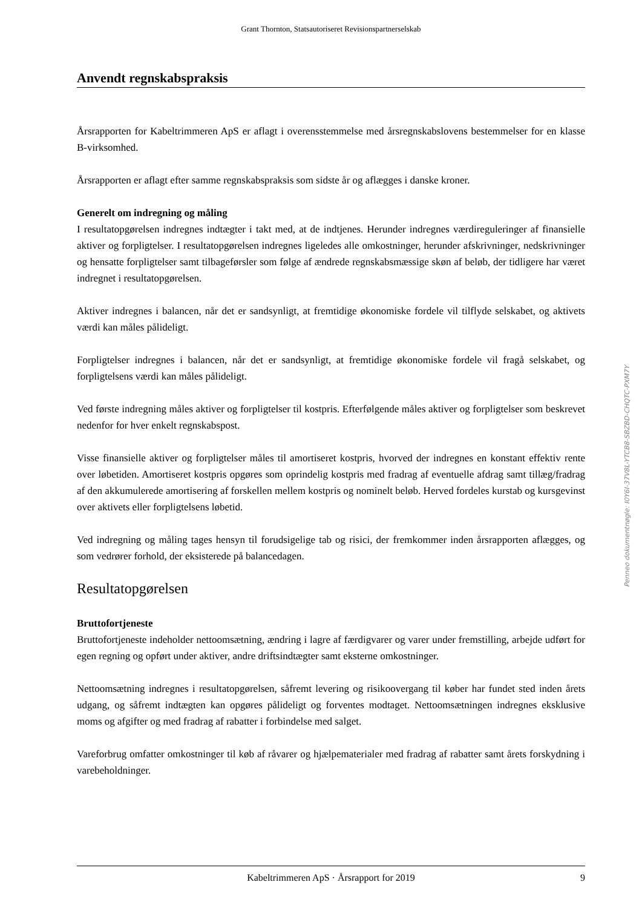Grant Thornton, Statsautoriseret Revisionspartnerselskab
Anvendt regnskabspraksis
Årsrapporten for Kabeltrimmeren ApS er aflagt i overensstemmelse med årsregnskabslovens bestemmelser for en klasse B-virksomhed.
Årsrapporten er aflagt efter samme regnskabspraksis som sidste år og aflægges i danske kroner.
Generelt om indregning og måling
I resultatopgørelsen indregnes indtægter i takt med, at de indtjenes. Herunder indregnes værdireguleringer af finansielle aktiver og forpligtelser. I resultatopgørelsen indregnes ligeledes alle omkostninger, herunder afskrivninger, nedskrivninger og hensatte forpligtelser samt tilbageførsler som følge af ændrede regnskabsmæssige skøn af beløb, der tidligere har været indregnet i resultatopgørelsen.
Aktiver indregnes i balancen, når det er sandsynligt, at fremtidige økonomiske fordele vil tilflyde selskabet, og aktivets værdi kan måles pålideligt.
Forpligtelser indregnes i balancen, når det er sandsynligt, at fremtidige økonomiske fordele vil fragå selskabet, og forpligtelsens værdi kan måles pålideligt.
Ved første indregning måles aktiver og forpligtelser til kostpris. Efterfølgende måles aktiver og forpligtelser som beskrevet nedenfor for hver enkelt regnskabspost.
Visse finansielle aktiver og forpligtelser måles til amortiseret kostpris, hvorved der indregnes en konstant effektiv rente over løbetiden. Amortiseret kostpris opgøres som oprindelig kostpris med fradrag af eventuelle afdrag samt tillæg/fradrag af den akkumulerede amortisering af forskellen mellem kostpris og nominelt beløb. Herved fordeles kurstab og kursgevinst over aktivets eller forpligtelsens løbetid.
Ved indregning og måling tages hensyn til forudsigelige tab og risici, der fremkommer inden årsrapporten aflægges, og som vedrører forhold, der eksisterede på balancedagen.
Resultatopgørelsen
Bruttofortjeneste
Bruttofortjeneste indeholder nettoomsætning, ændring i lagre af færdigvarer og varer under fremstilling, arbejde udført for egen regning og opført under aktiver, andre driftsindtægter samt eksterne omkostninger.
Nettoomsætning indregnes i resultatopgørelsen, såfremt levering og risikoovergang til køber har fundet sted inden årets udgang, og såfremt indtægten kan opgøres pålideligt og forventes modtaget. Nettoomsætningen indregnes eksklusive moms og afgifter og med fradrag af rabatter i forbindelse med salget.
Vareforbrug omfatter omkostninger til køb af råvarer og hjælpematerialer med fradrag af rabatter samt årets forskydning i varebeholdninger.
Kabeltrimmeren ApS · Årsrapport for 2019 9
Penneo dokumentnøgle: I0Y6I-37V8L-YTCB8-SBZBD-CHQTC-PXM7Y